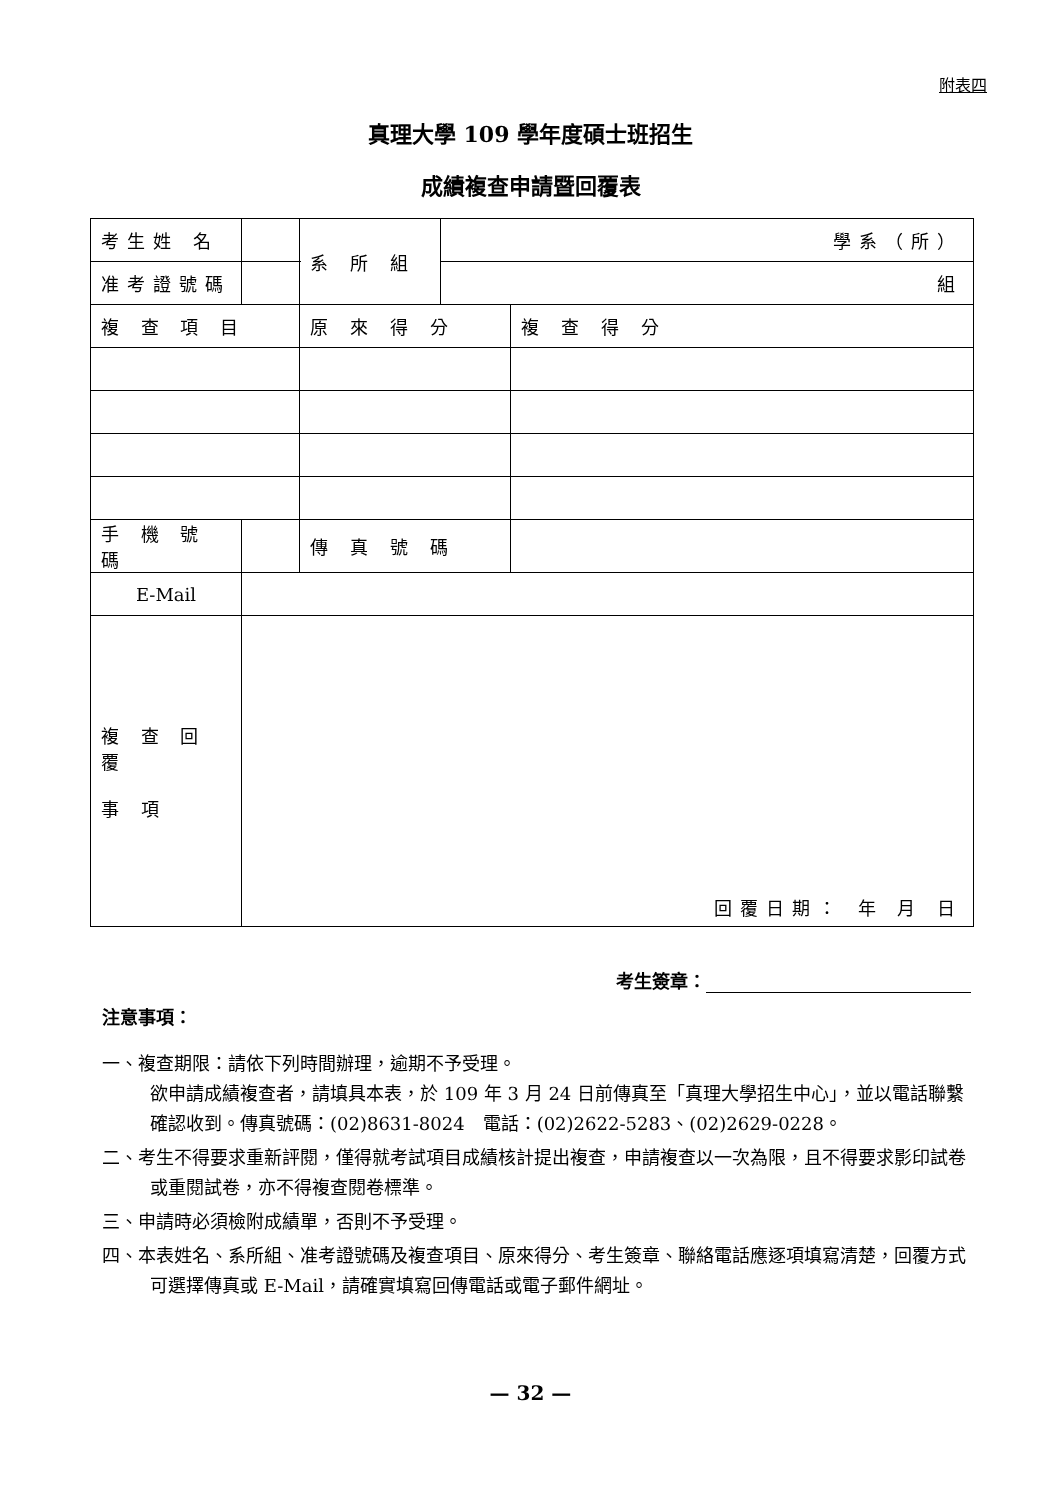附表四
真理大學 109 學年度碩士班招生
成績複查申請暨回覆表
| 考生姓 名 | | | 系 所 組 | 學系（所） | |
| 准考證號碼 | | | | 組 | |
| 複 查 項 目 | | 原 來 得 分 | | | 複 查 得 分 |
| 手 機 號 碼 | | | 傳 真 號 碼 | | |
| E-Mail | | | | | |
| 複 查 回 覆 事 項 | 回覆日期： 年 月 日 | | | | |
考生簽章：
注意事項：
一、複查期限：請依下列時間辦理，逾期不予受理。
欲申請成績複查者，請填具本表，於 109 年 3 月 24 日前傳真至「真理大學招生中心」，並以電話聯繫確認收到。傳真號碼：(02)8631-8024　電話：(02)2622-5283、(02)2629-0228。
二、考生不得要求重新評閱，僅得就考試項目成績核計提出複查，申請複查以一次為限，且不得要求影印試卷或重閱試卷，亦不得複查閱卷標準。
三、申請時必須檢附成績單，否則不予受理。
四、本表姓名、系所組、准考證號碼及複查項目、原來得分、考生簽章、聯絡電話應逐項填寫清楚，回覆方式可選擇傳真或 E-Mail，請確實填寫回傳電話或電子郵件網址。
— 32 —